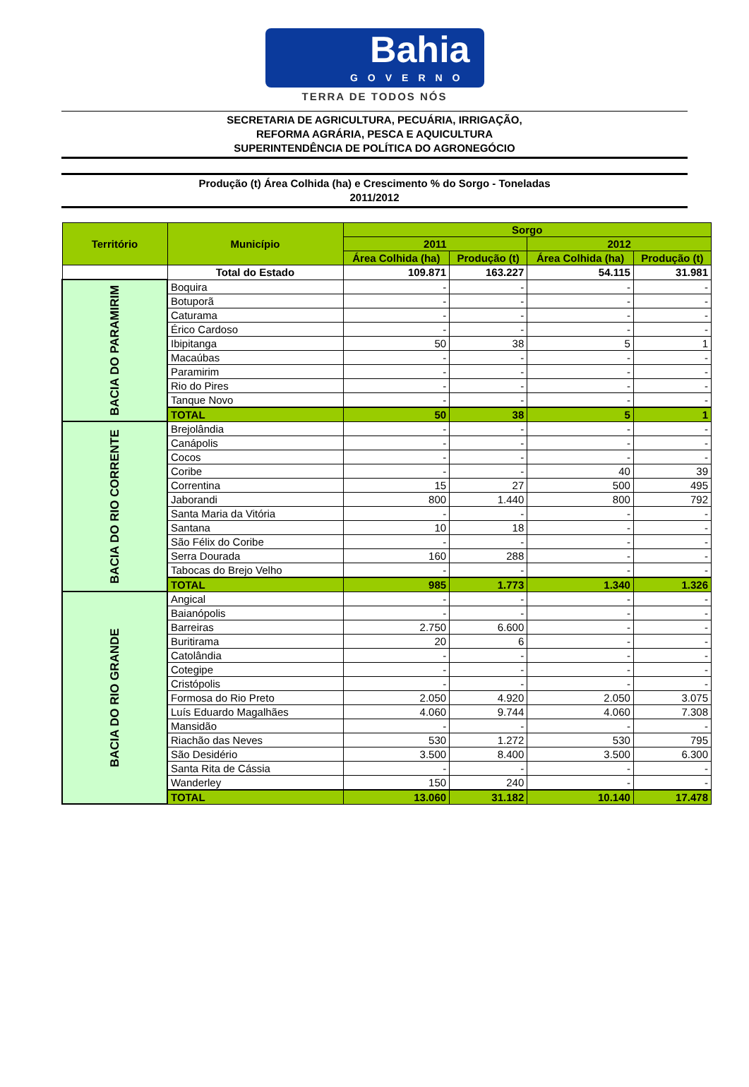Bahia
GOVERNO
TERRA DE TODOS NÓS
SECRETARIA DE AGRICULTURA, PECUÁRIA, IRRIGAÇÃO,
REFORMA AGRÁRIA, PESCA E AQUICULTURA
SUPERINTENDÊNCIA DE POLÍTICA DO AGRONEGÓCIO
Produção (t) Área Colhida (ha) e Crescimento % do Sorgo - Toneladas
2011/2012
| Território | Município | Sorgo | | | |
| --- | --- | --- | --- | --- | --- |
| | | 2011 | | 2012 | |
| | | Área Colhida (ha) | Produção (t) | Área Colhida (ha) | Produção (t) |
| | Total do Estado | 109.871 | 163.227 | 54.115 | 31.981 |
| BACIA DO PARAMIRIM | Boquira | - | - | - | - |
| | Botuporã | - | - | - | - |
| | Caturama | - | - | - | - |
| | Érico Cardoso | - | - | - | - |
| | Ibipitanga | 50 | 38 | 5 | 1 |
| | Macaúbas | - | - | - | - |
| | Paramirim | - | - | - | - |
| | Rio do Pires | - | - | - | - |
| | Tanque Novo | - | - | - | - |
| | TOTAL | 50 | 38 | 5 | 1 |
| BACIA DO RIO CORRENTE | Brejolândia | - | - | - | - |
| | Canápolis | - | - | - | - |
| | Cocos | - | - | - | - |
| | Coribe | - | - | 40 | 39 |
| | Correntina | 15 | 27 | 500 | 495 |
| | Jaborandi | 800 | 1.440 | 800 | 792 |
| | Santa Maria da Vitória | - | - | - | - |
| | Santana | 10 | 18 | - | - |
| | São Félix do Coribe | - | - | - | - |
| | Serra Dourada | 160 | 288 | - | - |
| | Tabocas do Brejo Velho | - | - | - | - |
| | TOTAL | 985 | 1.773 | 1.340 | 1.326 |
| BACIA DO RIO GRANDE | Angical | - | - | - | - |
| | Baianópolis | - | - | - | - |
| | Barreiras | 2.750 | 6.600 | - | - |
| | Buritirama | 20 | 6 | - | - |
| | Catolândia | - | - | - | - |
| | Cotegipe | - | - | - | - |
| | Cristópolis | - | - | - | - |
| | Formosa do Rio Preto | 2.050 | 4.920 | 2.050 | 3.075 |
| | Luís Eduardo Magalhães | 4.060 | 9.744 | 4.060 | 7.308 |
| | Mansidão | - | - | - | - |
| | Riachão das Neves | 530 | 1.272 | 530 | 795 |
| | São Desidério | 3.500 | 8.400 | 3.500 | 6.300 |
| | Santa Rita de Cássia | - | - | - | - |
| | Wanderley | 150 | 240 | - | - |
| | TOTAL | 13.060 | 31.182 | 10.140 | 17.478 |